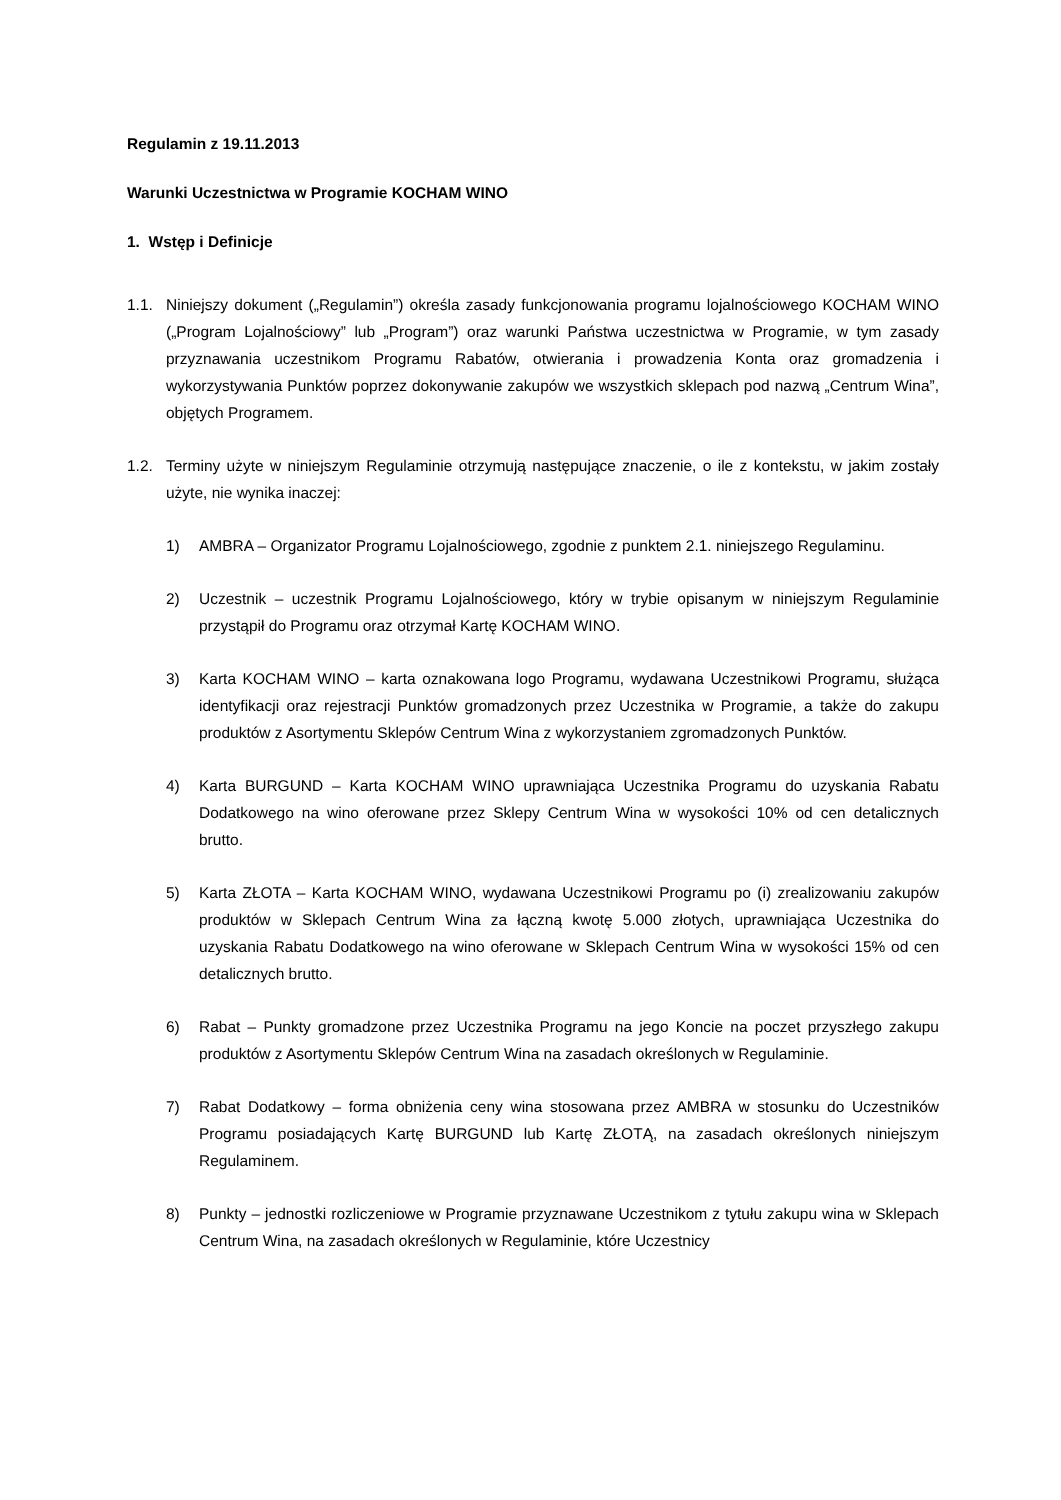Regulamin z 19.11.2013
Warunki Uczestnictwa w Programie KOCHAM WINO
1. Wstęp i Definicje
1.1. Niniejszy dokument („Regulamin”) określa zasady funkcjonowania programu lojalnościowego KOCHAM WINO („Program Lojalnościowy” lub „Program”) oraz warunki Państwa uczestnictwa w Programie, w tym zasady przyznawania uczestnikom Programu Rabatów, otwierania i prowadzenia Konta oraz gromadzenia i wykorzystywania Punktów poprzez dokonywanie zakupów we wszystkich sklepach pod nazwą „Centrum Wina”, objętych Programem.
1.2. Terminy użyte w niniejszym Regulaminie otrzymują następujące znaczenie, o ile z kontekstu, w jakim zostały użyte, nie wynika inaczej:
1) AMBRA – Organizator Programu Lojalnościowego, zgodnie z punktem 2.1. niniejszego Regulaminu.
2) Uczestnik – uczestnik Programu Lojalnościowego, który w trybie opisanym w niniejszym Regulaminie przystąpił do Programu oraz otrzymał Kartę KOCHAM WINO.
3) Karta KOCHAM WINO – karta oznakowana logo Programu, wydawana Uczestnikowi Programu, służąca identyfikacji oraz rejestracji Punktów gromadzonych przez Uczestnika w Programie, a także do zakupu produktów z Asortymentu Sklepów Centrum Wina z wykorzystaniem zgromadzonych Punktów.
4) Karta BURGUND – Karta KOCHAM WINO uprawniająca Uczestnika Programu do uzyskania Rabatu Dodatkowego na wino oferowane przez Sklepy Centrum Wina w wysokości 10% od cen detalicznych brutto.
5) Karta ZŁOTA – Karta KOCHAM WINO, wydawana Uczestnikowi Programu po (i) zrealizowaniu zakupów produktów w Sklepach Centrum Wina za łączną kwotę 5.000 złotych, uprawniająca Uczestnika do uzyskania Rabatu Dodatkowego na wino oferowane w Sklepach Centrum Wina w wysokości 15% od cen detalicznych brutto.
6) Rabat – Punkty gromadzone przez Uczestnika Programu na jego Koncie na poczet przyszłego zakupu produktów z Asortymentu Sklepów Centrum Wina na zasadach określonych w Regulaminie.
7) Rabat Dodatkowy – forma obniżenia ceny wina stosowana przez AMBRA w stosunku do Uczestników Programu posiadających Kartę BURGUND lub Kartę ZŁOTĄ, na zasadach określonych niniejszym Regulaminem.
8) Punkty – jednostki rozliczeniowe w Programie przyznawane Uczestnikom z tytułu zakupu wina w Sklepach Centrum Wina, na zasadach określonych w Regulaminie, które Uczestnicy